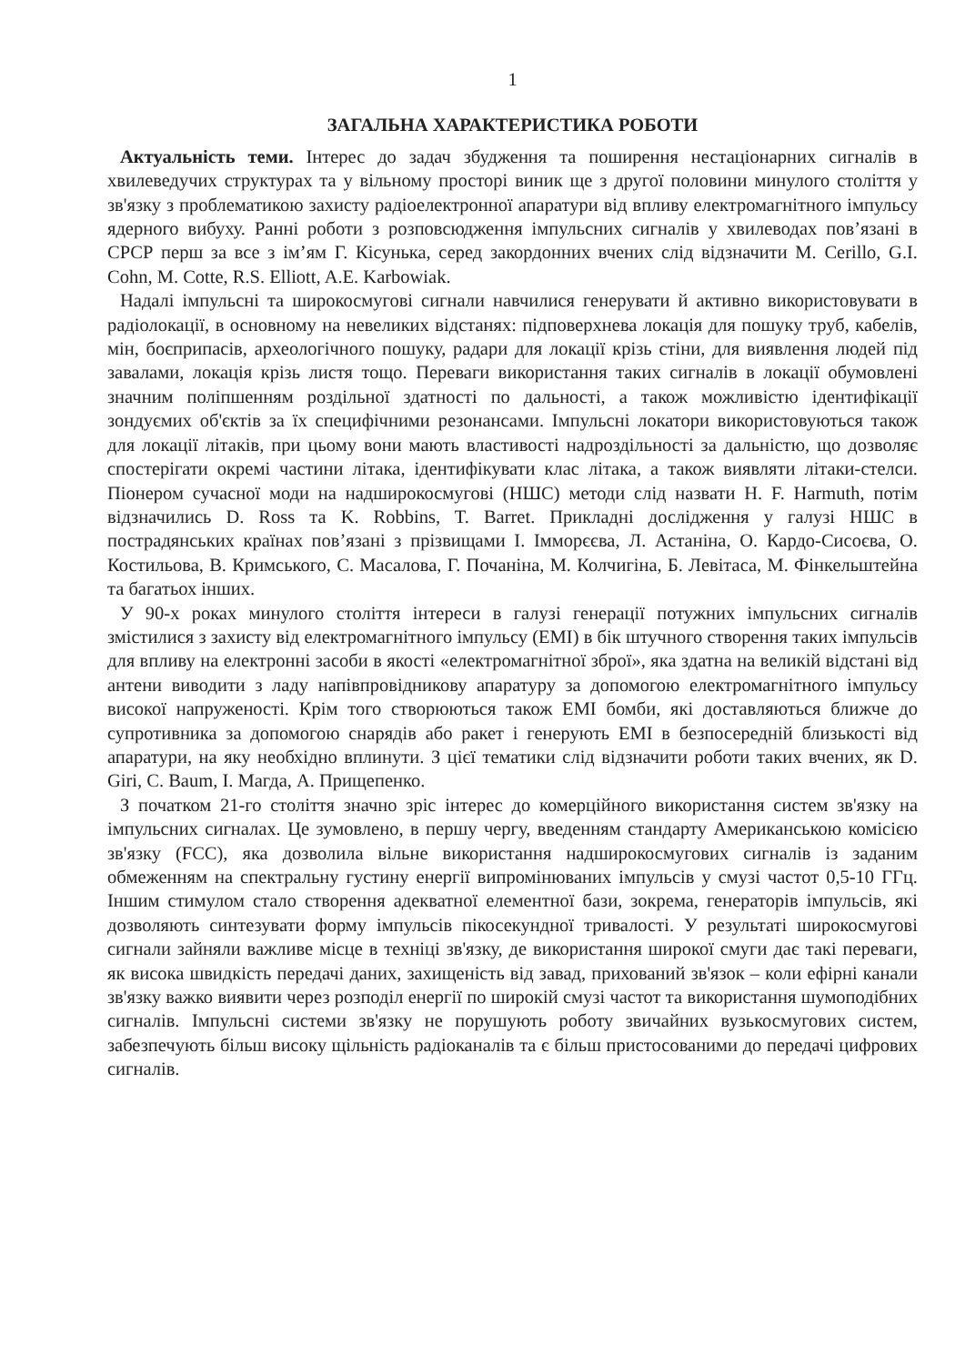1
ЗАГАЛЬНА ХАРАКТЕРИСТИКА РОБОТИ
Актуальність теми. Інтерес до задач збудження та поширення нестаціонарних сигналів в хвилеведучих структурах та у вільному просторі виник ще з другої половини минулого століття у зв'язку з проблематикою захисту радіоелектронної апаратури від впливу електромагнітного імпульсу ядерного вибуху. Ранні роботи з розповсюдження імпульсних сигналів у хвилеводах пов’язані в СРСР перш за все з ім’ям Г. Кісунька, серед закордонних вчених слід відзначити M. Cerillo, G.I. Cohn, M. Cotte, R.S. Elliott, A.E. Karbowiak.
Надалі імпульсні та широкосмугові сигнали навчилися генерувати й активно використовувати в радіолокації, в основному на невеликих відстанях: підповерхнева локація для пошуку труб, кабелів, мін, боєприпасів, археологічного пошуку, радари для локації крізь стіни, для виявлення людей під завалами, локація крізь листя тощо. Переваги використання таких сигналів в локації обумовлені значним поліпшенням роздільної здатності по дальності, а також можливістю ідентифікації зондуємих об'єктів за їх специфічними резонансами. Імпульсні локатори використовуються також для локації літаків, при цьому вони мають властивості надроздільності за дальністю, що дозволяє спостерігати окремі частини літака, ідентифікувати клас літака, а також виявляти літаки-стелси. Піонером сучасної моди на надширокосмугові (НШС) методи слід назвати H. F. Harmuth, потім відзначились D. Ross та K. Robbins, T. Barret. Прикладні дослідження у галузі НШС в пострадянських країнах пов’язані з прізвищами І. Імморєєва, Л. Астаніна, О. Кардо-Сисоєва, О. Костильова, В. Кримського, С. Масалова, Г. Почаніна, М. Колчигіна, Б. Левітаса, М. Фінкельштейна та багатьох інших.
У 90-х роках минулого століття інтереси в галузі генерації потужних імпульсних сигналів змістилися з захисту від електромагнітного імпульсу (ЕМІ) в бік штучного створення таких імпульсів для впливу на електронні засоби в якості «електромагнітної зброї», яка здатна на великій відстані від антени виводити з ладу напівпровідникову апаратуру за допомогою електромагнітного імпульсу високої напруженості. Крім того створюються також ЕМІ бомби, які доставляються ближче до супротивника за допомогою снарядів або ракет і генерують ЕМІ в безпосередній близькості від апаратури, на яку необхідно вплинути. З цієї тематики слід відзначити роботи таких вчених, як D. Giri, C. Baum, І. Магда, А. Прищепенко.
З початком 21-го століття значно зріс інтерес до комерційного використання систем зв'язку на імпульсних сигналах. Це зумовлено, в першу чергу, введенням стандарту Американською комісією зв'язку (FCC), яка дозволила вільне використання надширокосмугових сигналів із заданим обмеженням на спектральну густину енергії випромінюваних імпульсів у смузі частот 0,5-10 ГГц. Іншим стимулом стало створення адекватної елементної бази, зокрема, генераторів імпульсів, які дозволяють синтезувати форму імпульсів пікосекундної тривалості. У результаті широкосмугові сигнали зайняли важливе місце в техніці зв'язку, де використання широкої смуги дає такі переваги, як висока швидкість передачі даних, захищеність від завад, прихований зв'язок – коли ефірні канали зв'язку важко виявити через розподіл енергії по широкій смузі частот та використання шумоподібних сигналів. Імпульсні системи зв'язку не порушують роботу звичайних вузькосмугових систем, забезпечують більш високу щільність радіоканалів та є більш пристосованими до передачі цифрових сигналів.